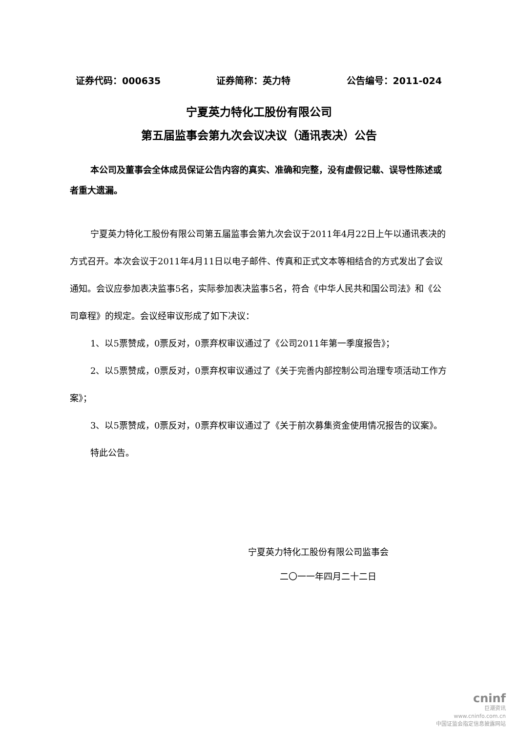证券代码：000635 证券简称：英力特 公告编号：2011-024
宁夏英力特化工股份有限公司
第五届监事会第九次会议决议（通讯表决）公告
本公司及董事会全体成员保证公告内容的真实、准确和完整，没有虚假记载、误导性陈述或者重大遗漏。
宁夏英力特化工股份有限公司第五届监事会第九次会议于2011年4月22日上午以通讯表决的方式召开。本次会议于2011年4月11日以电子邮件、传真和正式文本等相结合的方式发出了会议通知。会议应参加表决监事5名，实际参加表决监事5名，符合《中华人民共和国公司法》和《公司章程》的规定。会议经审议形成了如下决议：
1、以5票赞成，0票反对，0票弃权审议通过了《公司2011年第一季度报告》；
2、以5票赞成，0票反对，0票弃权审议通过了《关于完善内部控制公司治理专项活动工作方案》；
3、以5票赞成，0票反对，0票弃权审议通过了《关于前次募集资金使用情况报告的议案》。
特此公告。
宁夏英力特化工股份有限公司监事会
二〇一一年四月二十二日
cninf
巨潮资讯
www.cninfo.com.cn
中国证监会指定信息披露网站